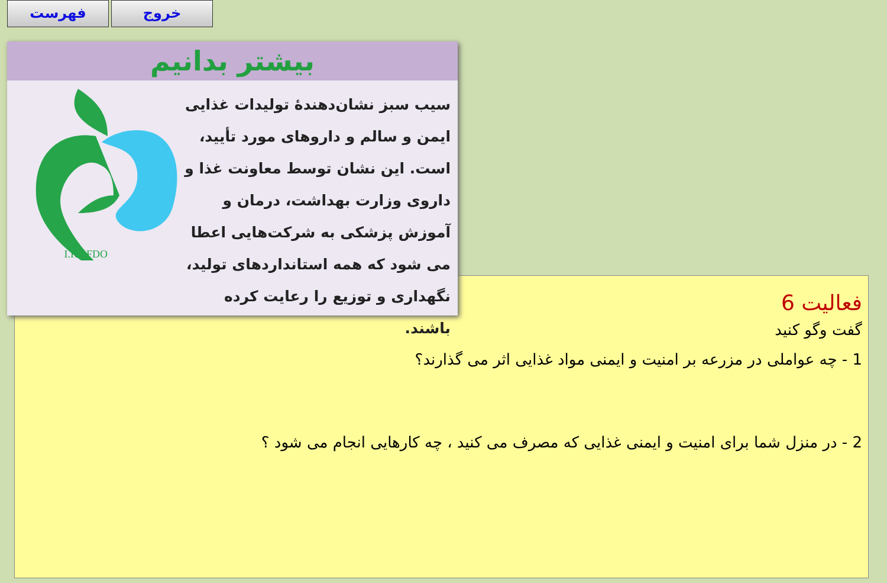فهرست خروج
فعالیت 6
گفت وگو کنید
1 - چه عواملی در مزرعه بر امنیت و ایمنی مواد غذایی اثر می گذارند؟
2 - در منزل شما برای امنیت و ایمنی غذایی که مصرف می کنید ، چه کارهایی انجام می شود ؟
بیشتر بدانیم
سیب سبز نشان‌دهندهٔ تولیدات غذایی ایمن و سالم و داروهای مورد تأیید، است. این نشان توسط معاونت غذا و داروی وزارت بهداشت، درمان و آموزش پزشکی به شرکت‌هایی اعطا می شود که همه استانداردهای تولید، نگهداری و توزیع را رعایت کرده باشند.
I.R.I.FDO